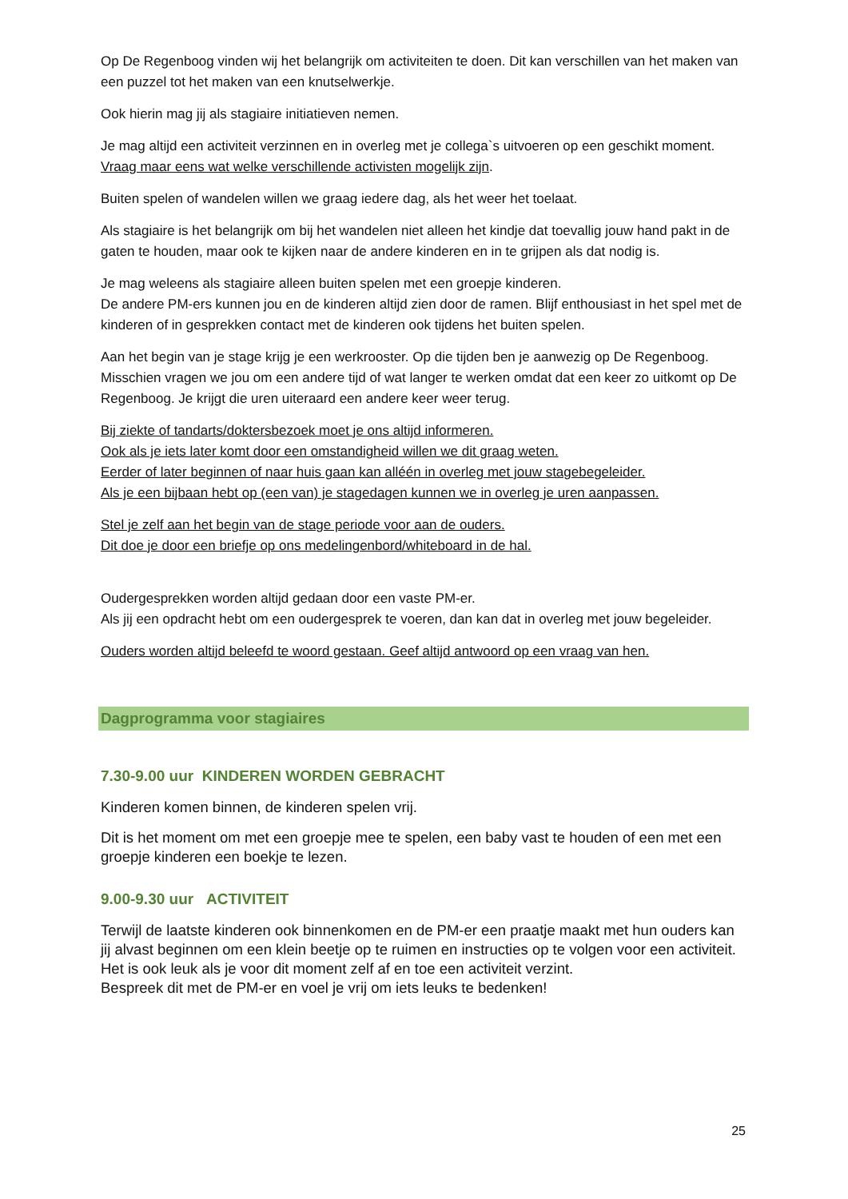Op De Regenboog vinden wij het belangrijk om activiteiten te doen. Dit kan verschillen van het maken van een puzzel tot het maken van een knutselwerkje.
Ook hierin mag jij als stagiaire initiatieven nemen.
Je mag altijd een activiteit verzinnen en in overleg met je collega`s uitvoeren op een geschikt moment.
Vraag maar eens wat welke verschillende activisten mogelijk zijn.
Buiten spelen of wandelen willen we graag iedere dag, als het weer het toelaat.
Als stagiaire is het belangrijk om bij het wandelen niet alleen het kindje dat toevallig jouw hand pakt in de gaten te houden, maar ook te kijken naar de andere kinderen en in te grijpen als dat nodig is.
Je mag weleens als stagiaire alleen buiten spelen met een groepje kinderen.
De andere PM-ers kunnen jou en de kinderen altijd zien door de ramen. Blijf enthousiast in het spel met de kinderen of in gesprekken contact met de kinderen ook tijdens het buiten spelen.
Aan het begin van je stage krijg je een werkrooster. Op die tijden ben je aanwezig op De Regenboog. Misschien vragen we jou om een andere tijd of wat langer te werken omdat dat een keer zo uitkomt op De Regenboog. Je krijgt die uren uiteraard een andere keer weer terug.
Bij ziekte of tandarts/doktersbezoek moet je ons altijd informeren.
Ook als je iets later komt door een omstandigheid willen we dit graag weten.
Eerder of later beginnen of naar huis gaan kan alléén in overleg met jouw stagebegeleider.
Als je een bijbaan hebt op (een van) je stagedagen kunnen we in overleg je uren aanpassen.
Stel je zelf aan het begin van de stage periode voor aan de ouders.
Dit doe je door een briefje op ons medelingenbord/whiteboard in de hal.
Oudergesprekken worden altijd gedaan door een vaste PM-er.
Als jij een opdracht hebt om een oudergesprek te voeren, dan kan dat in overleg met jouw begeleider.
Ouders worden altijd beleefd te woord gestaan. Geef altijd antwoord op een vraag van hen.
Dagprogramma voor stagiaires
7.30-9.00 uur KINDEREN WORDEN GEBRACHT
Kinderen komen binnen, de kinderen spelen vrij.
Dit is het moment om met een groepje mee te spelen, een baby vast te houden of een met een groepje kinderen een boekje te lezen.
9.00-9.30 uur ACTIVITEIT
Terwijl de laatste kinderen ook binnenkomen en de PM-er een praatje maakt met hun ouders kan jij alvast beginnen om een klein beetje op te ruimen en instructies op te volgen voor een activiteit. Het is ook leuk als je voor dit moment zelf af en toe een activiteit verzint.
Bespreek dit met de PM-er en voel je vrij om iets leuks te bedenken!
25